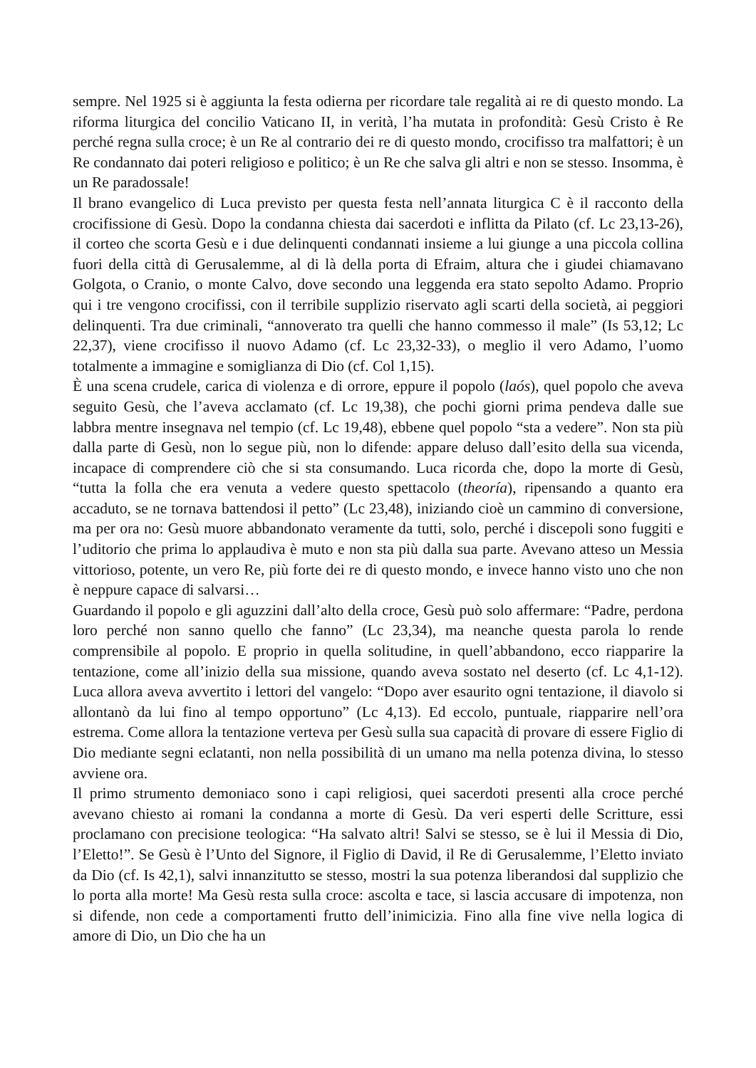sempre. Nel 1925 si è aggiunta la festa odierna per ricordare tale regalità ai re di questo mondo. La riforma liturgica del concilio Vaticano II, in verità, l’ha mutata in profondità: Gesù Cristo è Re perché regna sulla croce; è un Re al contrario dei re di questo mondo, crocifisso tra malfattori; è un Re condannato dai poteri religioso e politico; è un Re che salva gli altri e non se stesso. Insomma, è un Re paradossale!
Il brano evangelico di Luca previsto per questa festa nell’annata liturgica C è il racconto della crocifissione di Gesù. Dopo la condanna chiesta dai sacerdoti e inflitta da Pilato (cf. Lc 23,13-26), il corteo che scorta Gesù e i due delinquenti condannati insieme a lui giunge a una piccola collina fuori della città di Gerusalemme, al di là della porta di Efraim, altura che i giudei chiamavano Golgota, o Cranio, o monte Calvo, dove secondo una leggenda era stato sepolto Adamo. Proprio qui i tre vengono crocifissi, con il terribile supplizio riservato agli scarti della società, ai peggiori delinquenti. Tra due criminali, “annoverato tra quelli che hanno commesso il male” (Is 53,12; Lc 22,37), viene crocifisso il nuovo Adamo (cf. Lc 23,32-33), o meglio il vero Adamo, l’uomo totalmente a immagine e somiglianza di Dio (cf. Col 1,15).
È una scena crudele, carica di violenza e di orrore, eppure il popolo (laós), quel popolo che aveva seguito Gesù, che l’aveva acclamato (cf. Lc 19,38), che pochi giorni prima pendeva dalle sue labbra mentre insegnava nel tempio (cf. Lc 19,48), ebbene quel popolo “sta a vedere”. Non sta più dalla parte di Gesù, non lo segue più, non lo difende: appare deluso dall’esito della sua vicenda, incapace di comprendere ciò che si sta consumando. Luca ricorda che, dopo la morte di Gesù, “tutta la folla che era venuta a vedere questo spettacolo (theoría), ripensando a quanto era accaduto, se ne tornava battendosi il petto” (Lc 23,48), iniziando cioè un cammino di conversione, ma per ora no: Gesù muore abbandonato veramente da tutti, solo, perché i discepoli sono fuggiti e l’uditorio che prima lo applaudiva è muto e non sta più dalla sua parte. Avevano atteso un Messia vittorioso, potente, un vero Re, più forte dei re di questo mondo, e invece hanno visto uno che non è neppure capace di salvarsi…
Guardando il popolo e gli aguzzini dall’alto della croce, Gesù può solo affermare: “Padre, perdona loro perché non sanno quello che fanno” (Lc 23,34), ma neanche questa parola lo rende comprensibile al popolo. E proprio in quella solitudine, in quell’abbandono, ecco riapparire la tentazione, come all’inizio della sua missione, quando aveva sostato nel deserto (cf. Lc 4,1-12). Luca allora aveva avvertito i lettori del vangelo: “Dopo aver esaurito ogni tentazione, il diavolo si allontanò da lui fino al tempo opportuno” (Lc 4,13). Ed eccolo, puntuale, riapparire nell’ora estrema. Come allora la tentazione verteva per Gesù sulla sua capacità di provare di essere Figlio di Dio mediante segni eclatanti, non nella possibilità di un umano ma nella potenza divina, lo stesso avviene ora.
Il primo strumento demoniaco sono i capi religiosi, quei sacerdoti presenti alla croce perché avevano chiesto ai romani la condanna a morte di Gesù. Da veri esperti delle Scritture, essi proclamano con precisione teologica: “Ha salvato altri! Salvi se stesso, se è lui il Messia di Dio, l’Eletto!”. Se Gesù è l’Unto del Signore, il Figlio di David, il Re di Gerusalemme, l’Eletto inviato da Dio (cf. Is 42,1), salvi innanzitutto se stesso, mostri la sua potenza liberandosi dal supplizio che lo porta alla morte! Ma Gesù resta sulla croce: ascolta e tace, si lascia accusare di impotenza, non si difende, non cede a comportamenti frutto dell’inimicizia. Fino alla fine vive nella logica di amore di Dio, un Dio che ha un